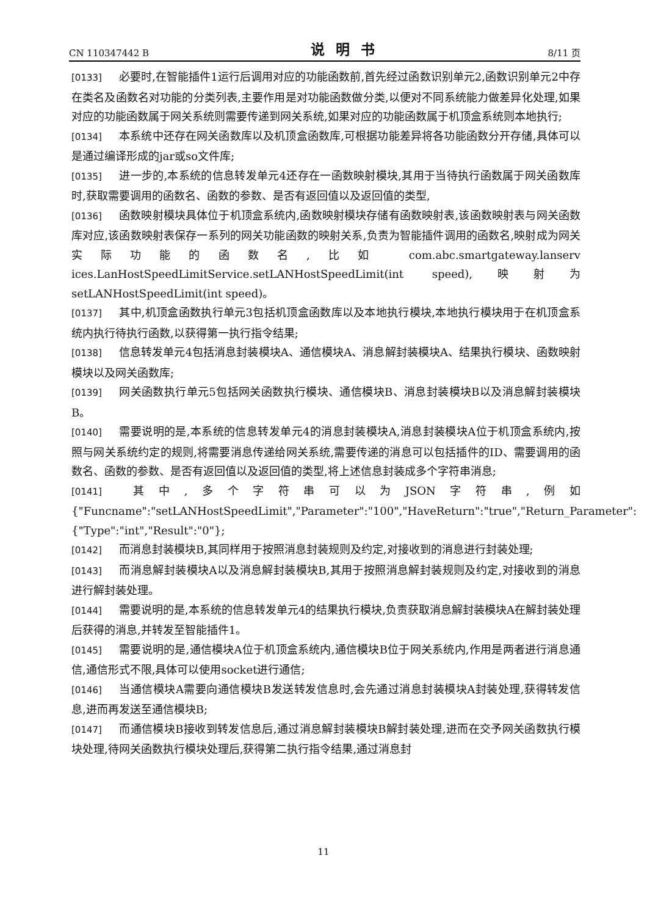CN 110347442 B 说明书 8/11 页
[0133] 必要时,在智能插件1运行后调用对应的功能函数前,首先经过函数识别单元2,函数识别单元2中存在类名及函数名对功能的分类列表,主要作用是对功能函数做分类,以便对不同系统能力做差异化处理,如果对应的功能函数属于网关系统则需要传递到网关系统,如果对应的功能函数属于机顶盒系统则本地执行;
[0134] 本系统中还存在网关函数库以及机顶盒函数库,可根据功能差异将各功能函数分开存储,具体可以是通过编译形成的jar或so文件库;
[0135] 进一步的,本系统的信息转发单元4还存在一函数映射模块,其用于当待执行函数属于网关函数库时,获取需要调用的函数名、函数的参数、是否有返回值以及返回值的类型,
[0136] 函数映射模块具体位于机顶盒系统内,函数映射模块存储有函数映射表,该函数映射表与网关函数库对应,该函数映射表保存一系列的网关功能函数的映射关系,负责为智能插件调用的函数名,映射成为网关实际功能的函数名,比如 com.abc.smartgateway.lanserv ices.LanHostSpeedLimitService.setLANHostSpeedLimit(int speed),映射为setLANHostSpeedLimit(int speed)。
[0137] 其中,机顶盒函数执行单元3包括机顶盒函数库以及本地执行模块,本地执行模块用于在机顶盒系统内执行待执行函数,以获得第一执行指令结果;
[0138] 信息转发单元4包括消息封装模块A、通信模块A、消息解封装模块A、结果执行模块、函数映射模块以及网关函数库;
[0139] 网关函数执行单元5包括网关函数执行模块、通信模块B、消息封装模块B以及消息解封装模块B。
[0140] 需要说明的是,本系统的信息转发单元4的消息封装模块A,消息封装模块A位于机顶盒系统内,按照与网关系统约定的规则,将需要消息传递给网关系统,需要传递的消息可以包括插件的ID、需要调用的函数名、函数的参数、是否有返回值以及返回值的类型,将上述信息封装成多个字符串消息;
[0141] 其中,多个字符串可以为JSON字符串,例如{"Funcname":"setLANHostSpeedLimit","Parameter":"100","HaveReturn":"true","Return_Parameter":{"Type":"int","Result":"0"};
[0142] 而消息封装模块B,其同样用于按照消息封装规则及约定,对接收到的消息进行封装处理;
[0143] 而消息解封装模块A以及消息解封装模块B,其用于按照消息解封装规则及约定,对接收到的消息进行解封装处理。
[0144] 需要说明的是,本系统的信息转发单元4的结果执行模块,负责获取消息解封装模块A在解封装处理后获得的消息,并转发至智能插件1。
[0145] 需要说明的是,通信模块A位于机顶盒系统内,通信模块B位于网关系统内,作用是两者进行消息通信,通信形式不限,具体可以使用socket进行通信;
[0146] 当通信模块A需要向通信模块B发送转发信息时,会先通过消息封装模块A封装处理,获得转发信息,进而再发送至通信模块B;
[0147] 而通信模块B接收到转发信息后,通过消息解封装模块B解封装处理,进而在交予网关函数执行模块处理,待网关函数执行模块处理后,获得第二执行指令结果,通过消息封
11